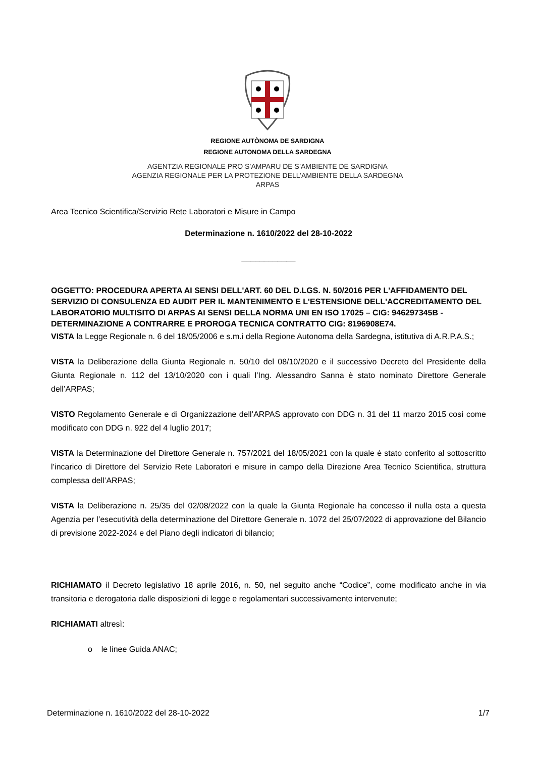REGIONE AUTÒNOMA DE SARDIGNA
REGIONE AUTONOMA DELLA SARDEGNA
AGENTZIA REGIONALE PRO S’AMPARU DE S’AMBIENTE DE SARDIGNA
AGENZIA REGIONALE PER LA PROTEZIONE DELL’AMBIENTE DELLA SARDEGNA
ARPAS
Area Tecnico Scientifica/Servizio Rete Laboratori e Misure in Campo
Determinazione n. 1610/2022 del 28-10-2022
____________
OGGETTO: PROCEDURA APERTA AI SENSI DELL'ART. 60 DEL D.LGS. N. 50/2016 PER L'AFFIDAMENTO DEL SERVIZIO DI CONSULENZA ED AUDIT PER IL MANTENIMENTO E L'ESTENSIONE DELL'ACCREDITAMENTO DEL LABORATORIO MULTISITO DI ARPAS AI SENSI DELLA NORMA UNI EN ISO 17025 – CIG: 946297345B - DETERMINAZIONE A CONTRARRE E PROROGA TECNICA CONTRATTO CIG: 8196908E74.
VISTA la Legge Regionale n. 6 del 18/05/2006 e s.m.i della Regione Autonoma della Sardegna, istitutiva di A.R.P.A.S.;
VISTA la Deliberazione della Giunta Regionale n. 50/10 del 08/10/2020 e il successivo Decreto del Presidente della Giunta Regionale n. 112 del 13/10/2020 con i quali l’Ing. Alessandro Sanna è stato nominato Direttore Generale dell’ARPAS;
VISTO Regolamento Generale e di Organizzazione dell’ARPAS approvato con DDG n. 31 del 11 marzo 2015 così come modificato con DDG n. 922 del 4 luglio 2017;
VISTA la Determinazione del Direttore Generale n. 757/2021 del 18/05/2021 con la quale è stato conferito al sottoscritto l’incarico di Direttore del Servizio Rete Laboratori e misure in campo della Direzione Area Tecnico Scientifica, struttura complessa dell’ARPAS;
VISTA la Deliberazione n. 25/35 del 02/08/2022 con la quale la Giunta Regionale ha concesso il nulla osta a questa Agenzia per l’esecutività della determinazione del Direttore Generale n. 1072 del 25/07/2022 di approvazione del Bilancio di previsione 2022-2024 e del Piano degli indicatori di bilancio;
RICHIAMATO il Decreto legislativo 18 aprile 2016, n. 50, nel seguito anche “Codice”, come modificato anche in via transitoria e derogatoria dalle disposizioni di legge e regolamentari successivamente intervenute;
RICHIAMATI altresì:
o le linee Guida ANAC;
Determinazione n. 1610/2022 del 28-10-2022 1/7